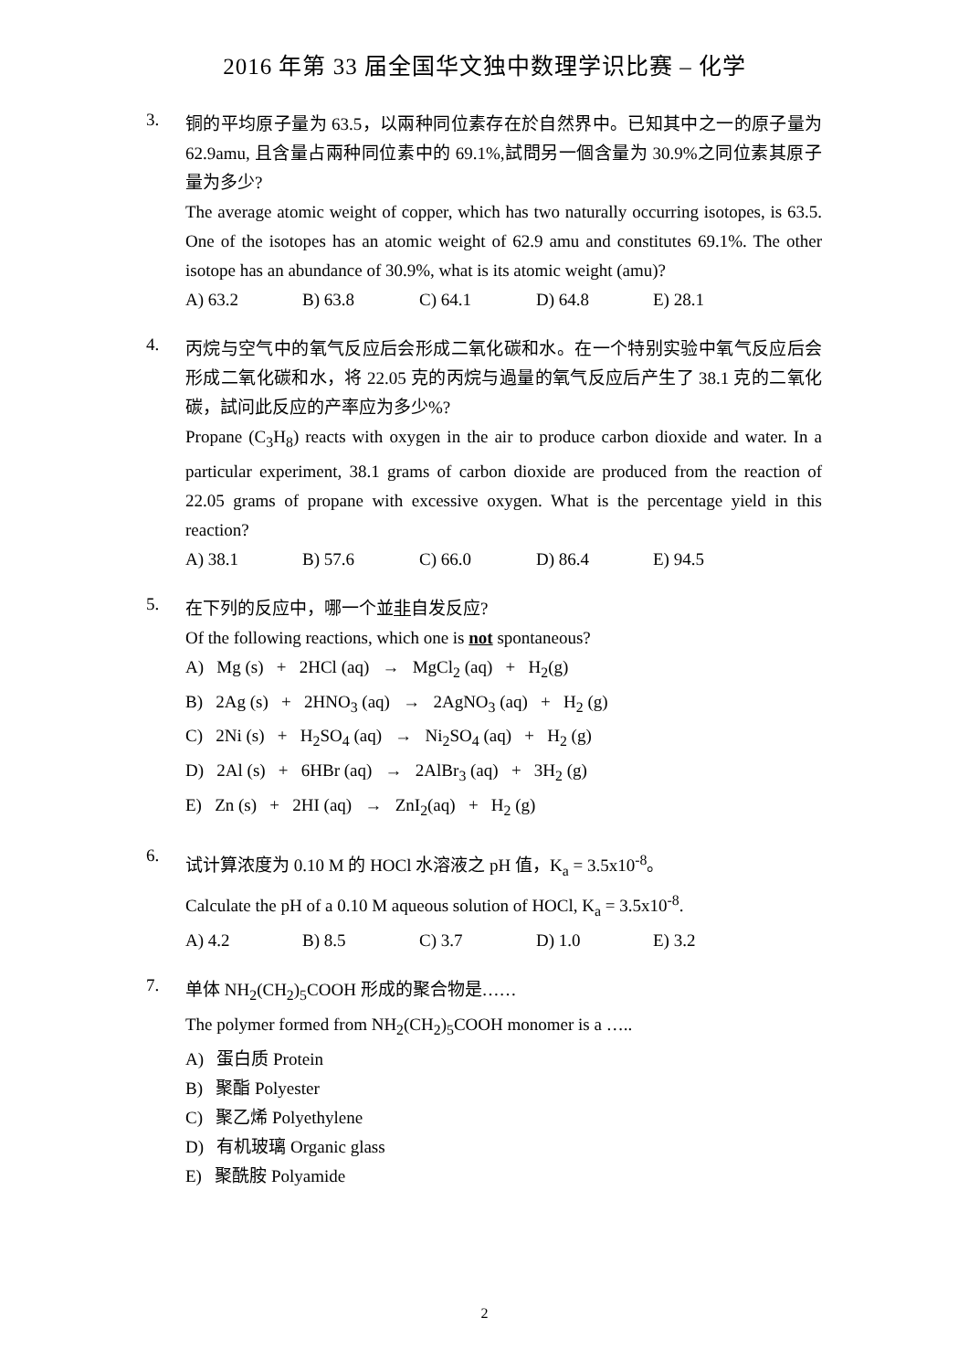2016 年第 33 届全国华文独中数理学识比赛 – 化学
3.
铜的平均原子量为 63.5，以兩种同位素存在於自然界中。已知其中之一的原子量为 62.9amu, 且含量占兩种同位素中的 69.1%,試問另一個含量为 30.9%之同位素其原子量为多少?
The average atomic weight of copper, which has two naturally occurring isotopes, is 63.5. One of the isotopes has an atomic weight of 62.9 amu and constitutes 69.1%. The other isotope has an abundance of 30.9%, what is its atomic weight (amu)?
A) 63.2 B) 63.8 C) 64.1 D) 64.8 E) 28.1
4.
丙烷与空气中的氧气反应后会形成二氧化碳和水。在一个特别实验中氧气反应后会形成二氧化碳和水，将 22.05 克的丙烷与過量的氧气反应后产生了 38.1 克的二氧化碳，試问此反应的产率应为多少%?
Propane (C<sub>3</sub>H<sub>8</sub>) reacts with oxygen in the air to produce carbon dioxide and water. In a particular experiment, 38.1 grams of carbon dioxide are produced from the reaction of 22.05 grams of propane with excessive oxygen. What is the percentage yield in this reaction?
A) 38.1 B) 57.6 C) 66.0 D) 86.4 E) 94.5
5.
在下列的反应中，哪一个並非自发反应?
Of the following reactions, which one is not spontaneous?
A) Mg (s) + 2HCl (aq) → MgCl<sub>2</sub> (aq) + H<sub>2</sub>(g)
B) 2Ag (s) + 2HNO<sub>3</sub> (aq) → 2AgNO<sub>3</sub> (aq) + H<sub>2</sub> (g)
C) 2Ni (s) + H<sub>2</sub>SO<sub>4</sub> (aq) → Ni<sub>2</sub>SO<sub>4</sub> (aq) + H<sub>2</sub> (g)
D) 2Al (s) + 6HBr (aq) → 2AlBr<sub>3</sub> (aq) + 3H<sub>2</sub> (g)
E) Zn (s) + 2HI (aq) → ZnI<sub>2</sub>(aq) + H<sub>2</sub> (g)
6.
试计算浓度为 0.10 M 的 HOCl 水溶液之 pH 值，K<sub>a</sub> = 3.5x10<sup>-8</sup>。
Calculate the pH of a 0.10 M aqueous solution of HOCl, K<sub>a</sub> = 3.5x10<sup>-8</sup>.
A) 4.2 B) 8.5 C) 3.7 D) 1.0 E) 3.2
7.
单体 NH<sub>2</sub>(CH<sub>2</sub>)<sub>5</sub>COOH 形成的聚合物是……
The polymer formed from NH<sub>2</sub>(CH<sub>2</sub>)<sub>5</sub>COOH monomer is a …..
A) 蛋白质 Protein
B) 聚酯 Polyester
C) 聚乙烯 Polyethylene
D) 有机玻璃 Organic glass
E) 聚酰胺 Polyamide
2